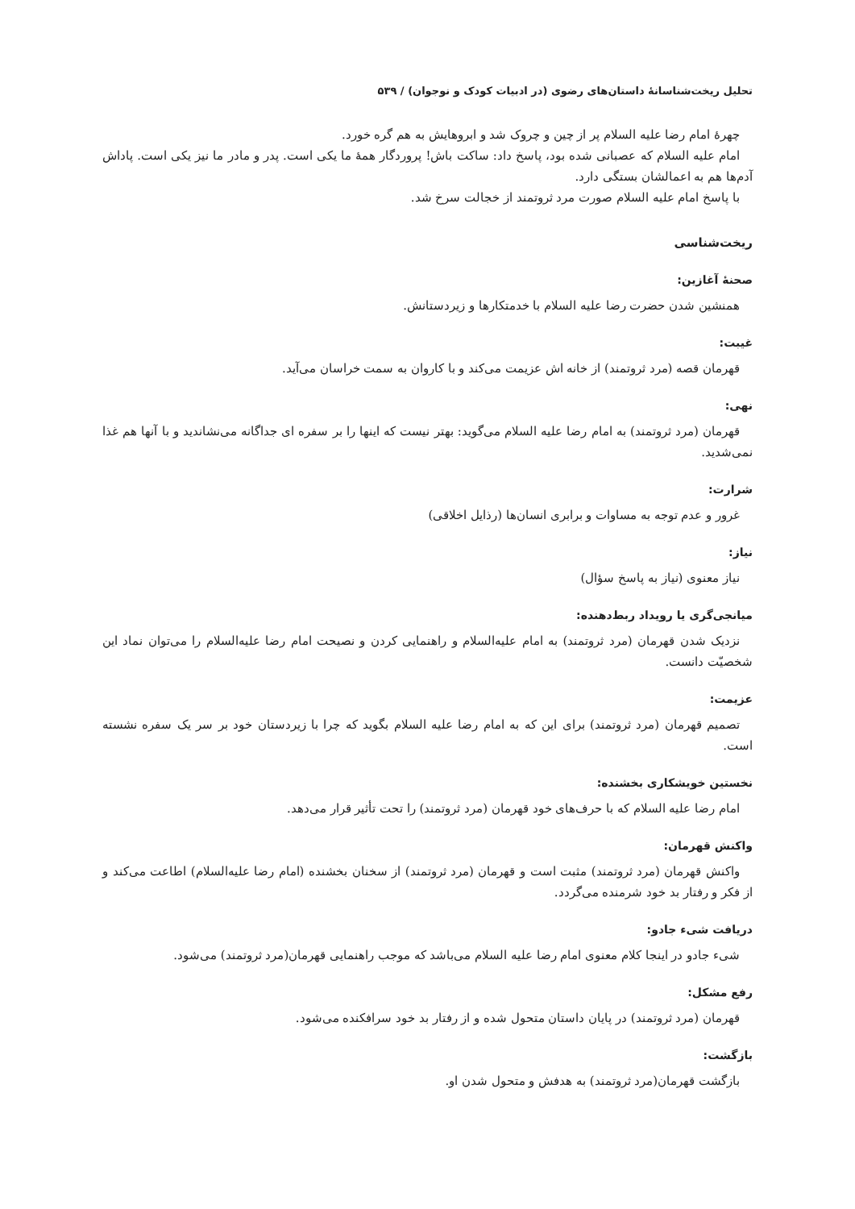تحلیل ریخت‌شناسانهٔ داستان‌های رضوی (در ادبیات کودک و نوجوان) / ۵۳۹
چهرهٔ امام رضا علیه السلام پر از چین و چروک شد و ابروهایش به هم گره خورد.
امام علیه السلام که عصبانی شده بود، پاسخ داد: ساکت باش! پروردگار همهٔ ما یکی است. پدر و مادر ما نیز یکی است. پاداش آدم‌ها هم به اعمالشان بستگی دارد.
با پاسخ امام علیه السلام صورت مرد ثروتمند از خجالت سرخ شد.
ریخت‌شناسی
صحنهٔ آغازین:
همنشین شدن حضرت رضا علیه السلام با خدمتکارها و زیردستانش.
غیبت:
قهرمان قصه (مرد ثروتمند) از خانه اش عزیمت می‌کند و با کاروان به سمت خراسان می‌آید.
نهی:
قهرمان (مرد ثروتمند) به امام رضا علیه السلام می‌گوید: بهتر نیست که اینها را بر سفره ای جداگانه می‌نشاندید و با آنها هم غذا نمی‌شدید.
شرارت:
غرور و عدم توجه به مساوات و برابری انسان‌ها (رذایل اخلاقی)
نیاز:
نیاز معنوی (نیاز به پاسخ سؤال)
میانجی‌گری یا رویداد ربط‌دهنده:
نزدیک شدن قهرمان (مرد ثروتمند) به امام علیه‌السلام و راهنمایی کردن و نصیحت امام رضا علیه‌السلام را می‌توان نماد این شخصیّت دانست.
عزیمت:
تصمیم قهرمان (مرد ثروتمند) برای این که به امام رضا علیه السلام بگوید که چرا با زیردستان خود بر سر یک سفره نشسته است.
نخستین خویشکاری بخشنده:
امام رضا علیه السلام که با حرف‌های خود قهرمان (مرد ثروتمند) را تحت تأثیر قرار می‌دهد.
واکنش قهرمان:
واکنش قهرمان (مرد ثروتمند) مثبت است و قهرمان (مرد ثروتمند) از سخنان بخشنده (امام رضا علیه‌السلام) اطاعت می‌کند و از فکر و رفتار بد خود شرمنده می‌گردد.
دریافت شیء جادو:
شیء جادو در اینجا کلام معنوی امام رضا علیه السلام می‌باشد که موجب راهنمایی قهرمان(مرد ثروتمند) می‌شود.
رفع مشکل:
قهرمان (مرد ثروتمند) در پایان داستان متحول شده و از رفتار بد خود سرافکنده می‌شود.
بازگشت:
بازگشت قهرمان(مرد ثروتمند) به هدفش و متحول شدن او.